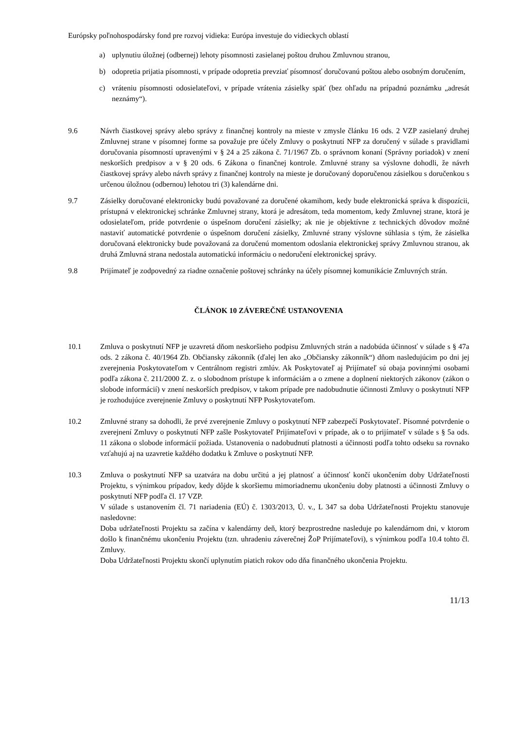Európsky poľnohospodársky fond pre rozvoj vidieka: Európa investuje do vidieckych oblastí
a) uplynutiu úložnej (odbernej) lehoty písomnosti zasielanej poštou druhou Zmluvnou stranou,
b) odopretia prijatia písomnosti, v prípade odopretia prevziať písomnosť doručovanú poštou alebo osobným doručením,
c) vráteniu písomnosti odosielateľovi, v prípade vrátenia zásielky späť (bez ohľadu na prípadnú poznámku „adresát neznámy“).
9.6 Návrh čiastkovej správy alebo správy z finančnej kontroly na mieste v zmysle článku 16 ods. 2 VZP zasielaný druhej Zmluvnej strane v písomnej forme sa považuje pre účely Zmluvy o poskytnutí NFP za doručený v súlade s pravidlami doručovania písomností upravenými v § 24 a 25 zákona č. 71/1967 Zb. o správnom konaní (Správny poriadok) v znení neskorších predpisov a v § 20 ods. 6 Zákona o finančnej kontrole. Zmluvné strany sa výslovne dohodli, že návrh čiastkovej správy alebo návrh správy z finančnej kontroly na mieste je doručovaný doporučenou zásielkou s doručenkou s určenou úložnou (odbernou) lehotou tri (3) kalendárne dni.
9.7 Zásielky doručované elektronicky budú považované za doručené okamihom, kedy bude elektronická správa k dispozícii, prístupná v elektronickej schránke Zmluvnej strany, ktorá je adresátom, teda momentom, kedy Zmluvnej strane, ktorá je odosielateľom, príde potvrdenie o úspešnom doručení zásielky; ak nie je objektívne z technických dôvodov možné nastaviť automatické potvrdenie o úspešnom doručení zásielky, Zmluvné strany výslovne súhlasia s tým, že zásielka doručovaná elektronicky bude považovaná za doručenú momentom odoslania elektronickej správy Zmluvnou stranou, ak druhá Zmluvná strana nedostala automatickú informáciu o nedoručení elektronickej správy.
9.8 Prijímateľ je zodpovedný za riadne označenie poštovej schránky na účely písomnej komunikácie Zmluvných strán.
ČLÁNOK 10 ZÁVEREČNÉ USTANOVENIA
10.1 Zmluva o poskytnutí NFP je uzavretá dňom neskoršieho podpisu Zmluvných strán a nadobúda účinnosť v súlade s § 47a ods. 2 zákona č. 40/1964 Zb. Občiansky zákonník (ďalej len ako „Občiansky zákonník“) dňom nasledujúcim po dni jej zverejnenia Poskytovateľom v Centrálnom registri zmlúv. Ak Poskytovateľ aj Prijímateľ sú obaja povinnými osobami podľa zákona č. 211/2000 Z. z. o slobodnom prístupe k informáciám a o zmene a doplnení niektorých zákonov (zákon o slobode informácií) v znení neskorších predpisov, v takom prípade pre nadobudnutie účinnosti Zmluvy o poskytnutí NFP je rozhodujúce zverejnenie Zmluvy o poskytnutí NFP Poskytovateľom.
10.2 Zmluvné strany sa dohodli, že prvé zverejnenie Zmluvy o poskytnutí NFP zabezpečí Poskytovateľ. Písomné potvrdenie o zverejnení Zmluvy o poskytnutí NFP zašle Poskytovateľ Prijímateľovi v prípade, ak o to prijímateľ v súlade s § 5a ods. 11 zákona o slobode informácií požiada. Ustanovenia o nadobudnutí platnosti a účinnosti podľa tohto odseku sa rovnako vzťahujú aj na uzavretie každého dodatku k Zmluve o poskytnutí NFP.
10.3 Zmluva o poskytnutí NFP sa uzatvára na dobu určitú a jej platnosť a účinnosť končí ukončením doby Udržateľnosti Projektu, s výnimkou prípadov, kedy dôjde k skoršiemu mimoriadnemu ukončeniu doby platnosti a účinnosti Zmluvy o poskytnutí NFP podľa čl. 17 VZP.
V súlade s ustanovením čl. 71 nariadenia (EÚ) č. 1303/2013, Ú. v., L 347 sa doba Udržateľnosti Projektu stanovuje nasledovne:
Doba udržateľnosti Projektu sa začína v kalendárny deň, ktorý bezprostredne nasleduje po kalendárnom dni, v ktorom došlo k finančnému ukončeniu Projektu (tzn. uhradeniu záverečnej ŽoP Prijímateľovi), s výnimkou podľa 10.4 tohto čl. Zmluvy.
Doba Udržateľnosti Projektu skončí uplynutím piatich rokov odo dňa finančného ukončenia Projektu.
11/13